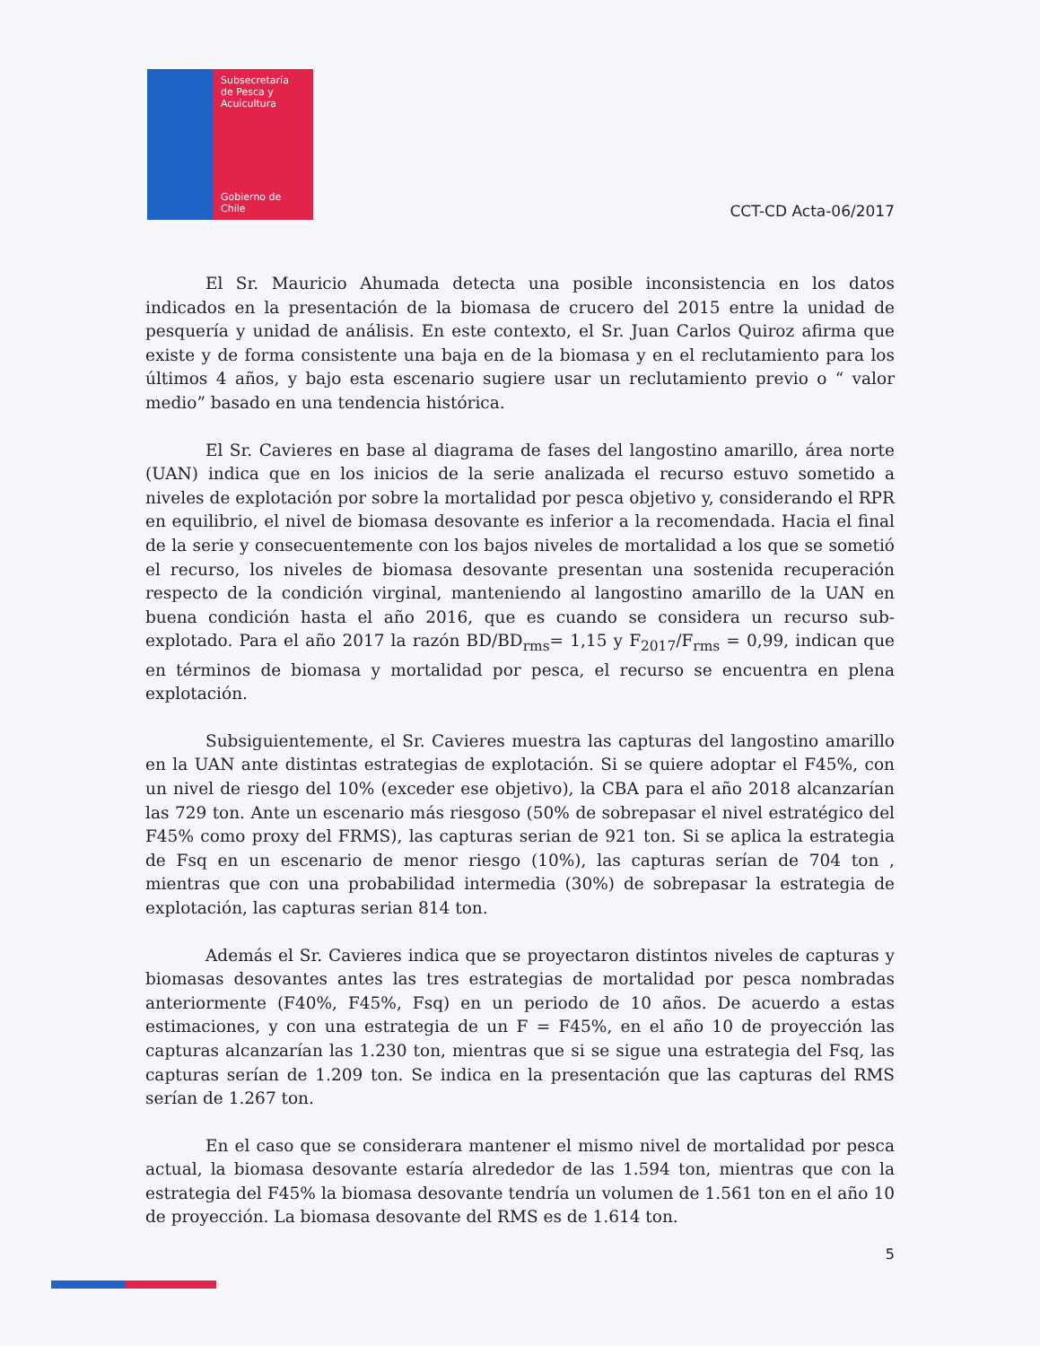Subsecretaría
de Pesca y
Acuicultura
Gobierno de Chile
CCT-CD Acta-06/2017
El Sr. Mauricio Ahumada detecta una posible inconsistencia en los datos indicados en la presentación de la biomasa de crucero del 2015 entre la unidad de pesquería y unidad de análisis. En este contexto, el Sr. Juan Carlos Quiroz afirma que existe y de forma consistente una baja en de la biomasa y en el reclutamiento para los últimos 4 años, y bajo esta escenario sugiere usar un reclutamiento previo o “ valor medio” basado en una tendencia histórica.
El Sr. Cavieres en base al diagrama de fases del langostino amarillo, área norte (UAN) indica que en los inicios de la serie analizada el recurso estuvo sometido a niveles de explotación por sobre la mortalidad por pesca objetivo y, considerando el RPR en equilibrio, el nivel de biomasa desovante es inferior a la recomendada. Hacia el final de la serie y consecuentemente con los bajos niveles de mortalidad a los que se sometió el recurso, los niveles de biomasa desovante presentan una sostenida recuperación respecto de la condición virginal, manteniendo al langostino amarillo de la UAN en buena condición hasta el año 2016, que es cuando se considera un recurso sub-explotado. Para el año 2017 la razón BD/BD<sub>rms</sub>= 1,15 y F<sub>2017</sub>/F<sub>rms</sub> = 0,99, indican que en términos de biomasa y mortalidad por pesca, el recurso se encuentra en plena explotación.
Subsiguientemente, el Sr. Cavieres muestra las capturas del langostino amarillo en la UAN ante distintas estrategias de explotación. Si se quiere adoptar el F45%, con un nivel de riesgo del 10% (exceder ese objetivo), la CBA para el año 2018 alcanzarían las 729 ton. Ante un escenario más riesgoso (50% de sobrepasar el nivel estratégico del F45% como proxy del FRMS), las capturas serian de 921 ton. Si se aplica la estrategia de Fsq en un escenario de menor riesgo (10%), las capturas serían de 704 ton , mientras que con una probabilidad intermedia (30%) de sobrepasar la estrategia de explotación, las capturas serian 814 ton.
Además el Sr. Cavieres indica que se proyectaron distintos niveles de capturas y biomasas desovantes antes las tres estrategias de mortalidad por pesca nombradas anteriormente (F40%, F45%, Fsq) en un periodo de 10 años. De acuerdo a estas estimaciones, y con una estrategia de un F = F45%, en el año 10 de proyección las capturas alcanzarían las 1.230 ton, mientras que si se sigue una estrategia del Fsq, las capturas serían de 1.209 ton. Se indica en la presentación que las capturas del RMS serían de 1.267 ton.
En el caso que se considerara mantener el mismo nivel de mortalidad por pesca actual, la biomasa desovante estaría alrededor de las 1.594 ton, mientras que con la estrategia del F45% la biomasa desovante tendría un volumen de 1.561 ton en el año 10 de proyección. La biomasa desovante del RMS es de 1.614 ton.
5